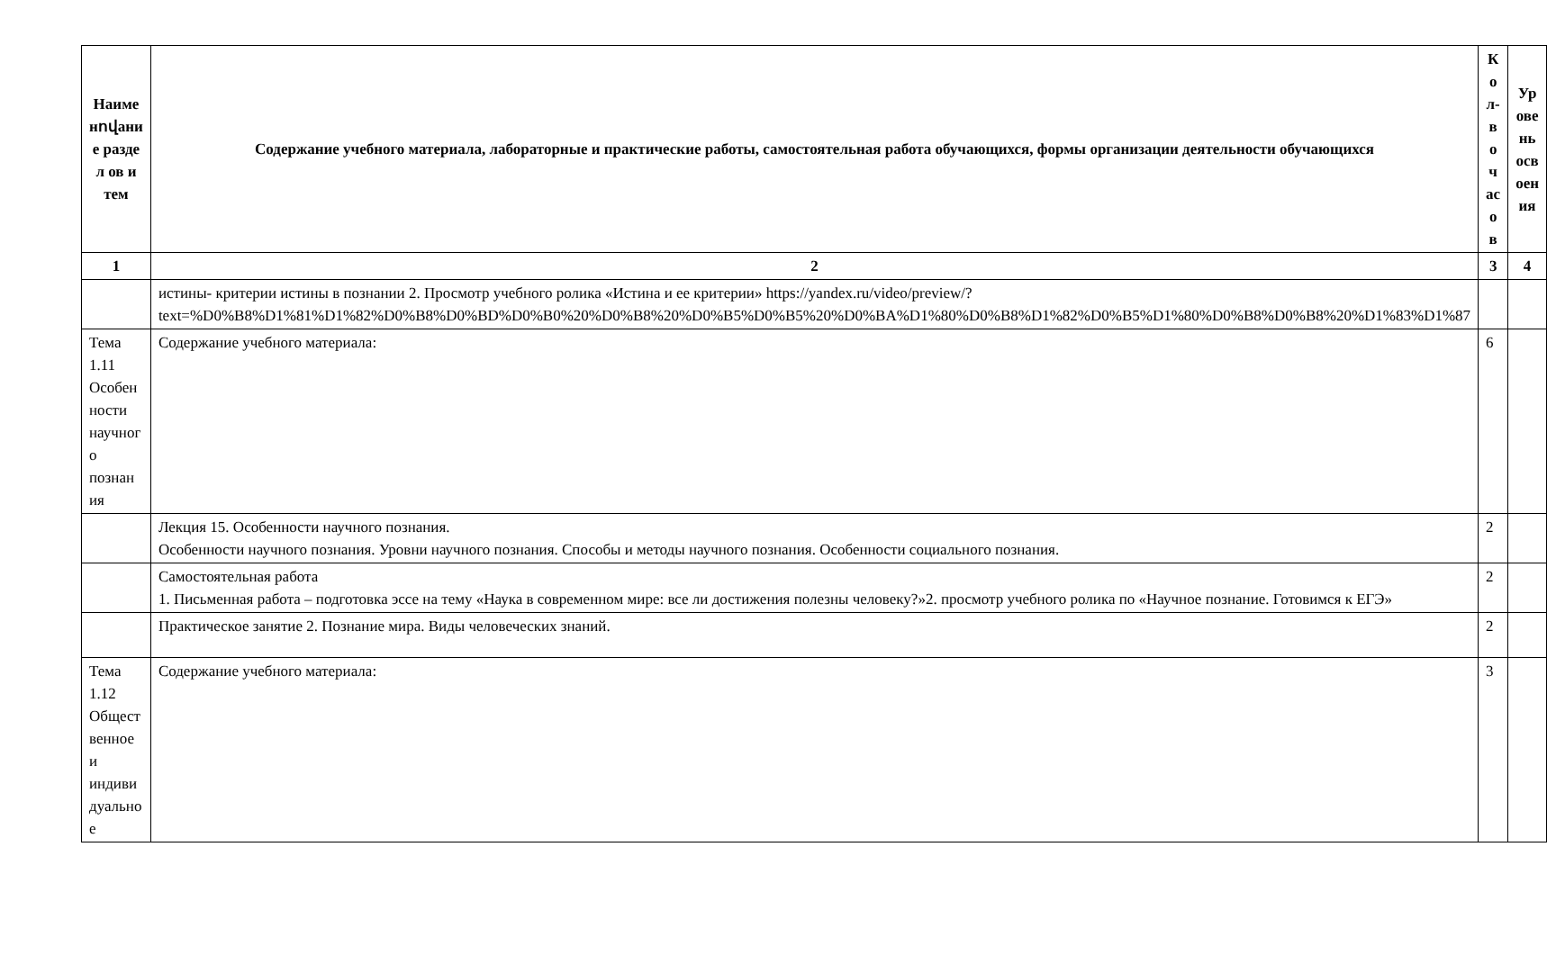| Наиме нովани е разде л ов и тем | Содержание учебного материала, лабораторные и практические работы, самостоятельная работа обучающихся, формы организации деятельности обучающихся | К о л- в о ч ас о в | Ур ове нь осв оен ия |
| --- | --- | --- | --- |
| 1 | 2 | 3 | 4 |
| | истины- критерии истины в познании 2. Просмотр учебного ролика «Истина и ее критерии» https://yandex.ru/video/preview/?text=%D0%B8%D1%81%D1%82%D0%B8%D0%BD%D0%B0%20%D0%B8%20%D0%B5%D0%B5%20%D0%BA%D1%80%D0%B8%D1%82%D0%B5%D1%80%D0%B8%D0%B8%20%D1%83%D1%87 | | |
| Тема 1.11 Особен ности научног о познан ия | Содержание учебного материала: | 6 | |
| | Лекция 15. Особенности научного познания. Особенности научного познания. Уровни научного познания. Способы и методы научного познания. Особенности социального познания. | 2 | |
| | Самостоятельная работа 1. Письменная работа – подготовка эссе на тему «Наука в современном мире: все ли достижения полезны человеку?»2. просмотр учебного ролика по «Научное познание. Готовимся к ЕГЭ» | 2 | |
| | Практическое занятие 2. Познание мира. Виды человеческих знаний. | 2 | |
| Тема 1.12 Общест венное и индиви дуально е | Содержание учебного материала: | 3 | |